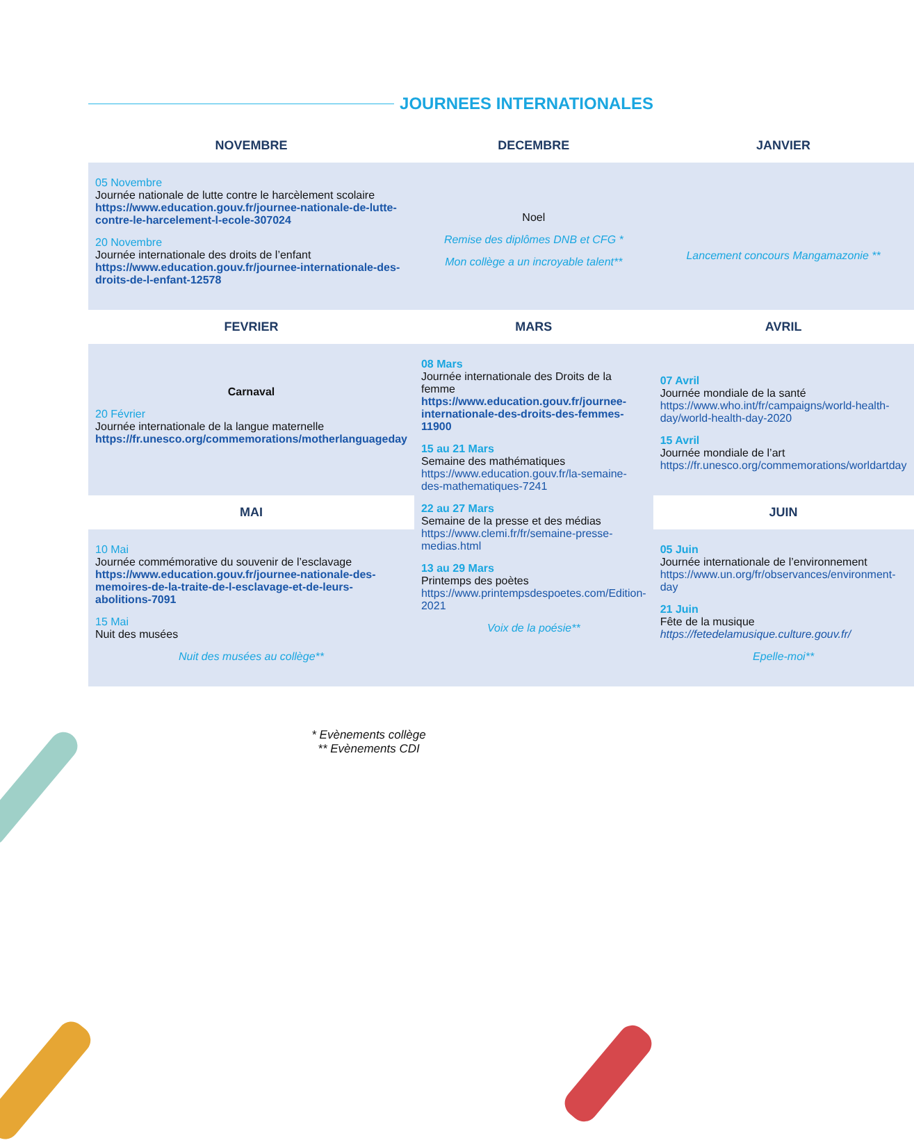JOURNEES INTERNATIONALES
| NOVEMBRE | DECEMBRE | JANVIER |
| --- | --- | --- |
| 05 Novembre Journée nationale de lutte contre le harcèlement scolaire https://www.education.gouv.fr/journee-nationale-de-lutte-contre-le-harcelement-l-ecole-307024 20 Novembre Journée internationale des droits de l’enfant https://www.education.gouv.fr/journee-internationale-des-droits-de-l-enfant-12578 | Noel Remise des diplômes DNB et CFG * Mon collège a un incroyable talent** | Lancement concours Mangamazonie ** |
| FEVRIER | MARS | AVRIL |
| Carnaval 20 Février Journée internationale de la langue maternelle https://fr.unesco.org/commemorations/motherlanguageday | 08 Mars Journée internationale des Droits de la femme https://www.education.gouv.fr/journee-internationale-des-droits-des-femmes-11900 15 au 21 Mars Semaine des mathématiques https://www.education.gouv.fr/la-semaine-des-mathematiques-7241 22 au 27 Mars Semaine de la presse et des médias https://www.clemi.fr/fr/semaine-presse-medias.html 13 au 29 Mars Printemps des poètes https://www.printempsdespoetes.com/Edition-2021 Voix de la poésie** | 07 Avril Journée mondiale de la santé https://www.who.int/fr/campaigns/world-health-day/world-health-day-2020 15 Avril Journée mondiale de l’art https://fr.unesco.org/commemorations/worldartday |
| MAI | | JUIN |
| 10 Mai Journée commémorative du souvenir de l’esclavage https://www.education.gouv.fr/journee-nationale-des-memoires-de-la-traite-de-l-esclavage-et-de-leurs-abolitions-7091 15 Mai Nuit des musées Nuit des musées au collège** | | 05 Juin Journée internationale de l’environnement https://www.un.org/fr/observances/environment-day 21 Juin Fête de la musique https://fetedelamusique.culture.gouv.fr/ Epelle-moi** |
* Evènements collège
** Evènements CDI